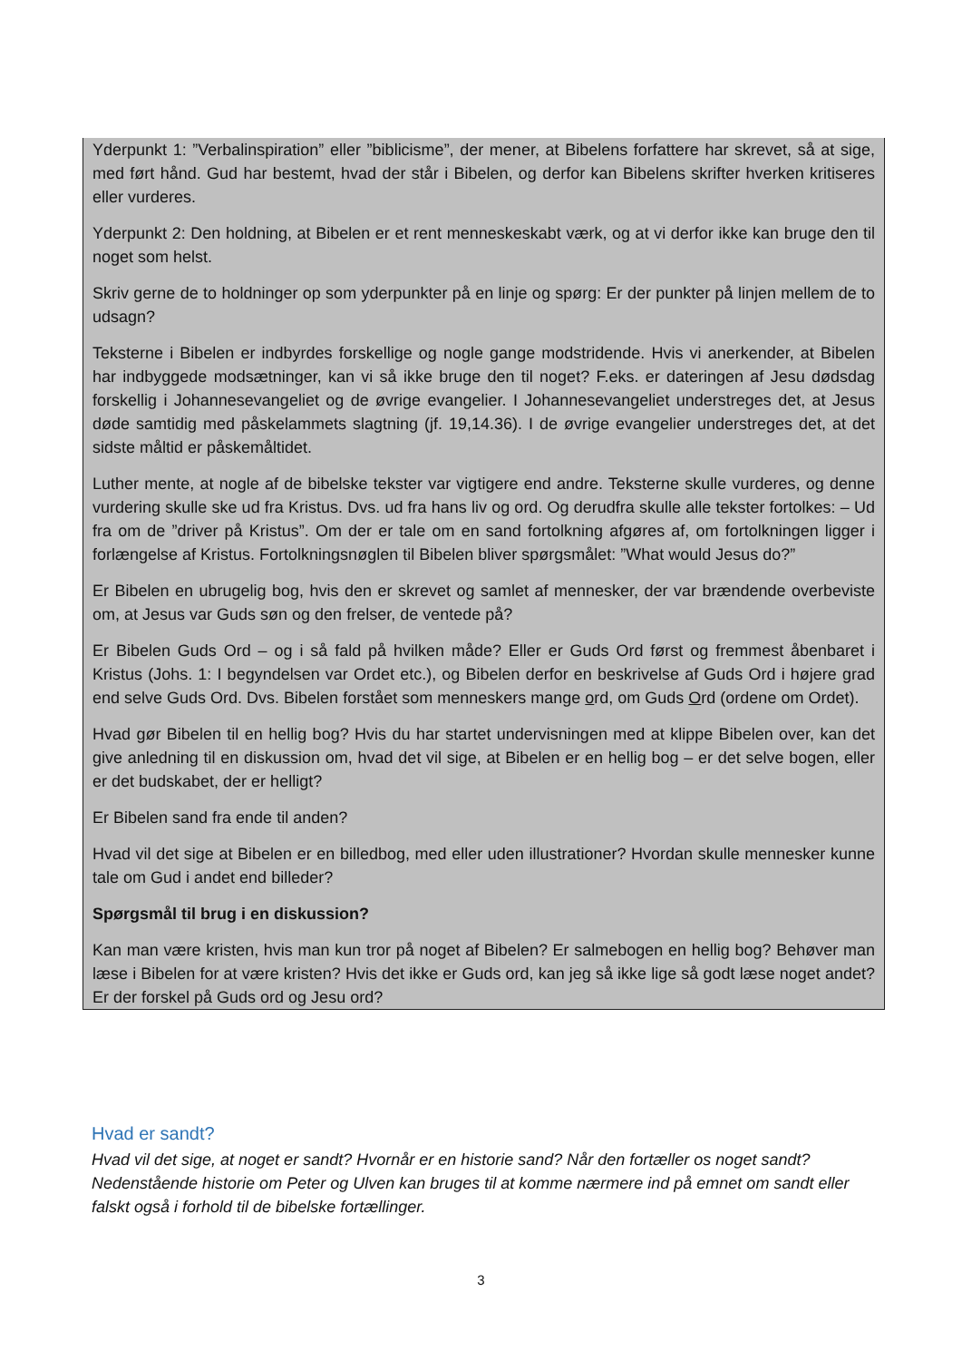Yderpunkt 1: ”Verbalinspiration” eller ”biblicisme”, der mener, at Bibelens forfattere har skrevet, så at sige, med ført hånd. Gud har bestemt, hvad der står i Bibelen, og derfor kan Bibelens skrifter hverken kritiseres eller vurderes.
Yderpunkt 2: Den holdning, at Bibelen er et rent menneskeskabt værk, og at vi derfor ikke kan bruge den til noget som helst.
Skriv gerne de to holdninger op som yderpunkter på en linje og spørg: Er der punkter på linjen mellem de to udsagn?
Teksterne i Bibelen er indbyrdes forskellige og nogle gange modstridende. Hvis vi anerkender, at Bibelen har indbyggede modsætninger, kan vi så ikke bruge den til noget? F.eks. er dateringen af Jesu dødsdag forskellig i Johannesevangeliet og de øvrige evangelier. I Johannesevangeliet understreges det, at Jesus døde samtidig med påskelammets slagtning (jf. 19,14.36). I de øvrige evangelier understreges det, at det sidste måltid er påskemåltidet.
Luther mente, at nogle af de bibelske tekster var vigtigere end andre. Teksterne skulle vurderes, og denne vurdering skulle ske ud fra Kristus. Dvs. ud fra hans liv og ord. Og derudfra skulle alle tekster fortolkes: – Ud fra om de ”driver på Kristus”. Om der er tale om en sand fortolkning afgøres af, om fortolkningen ligger i forlængelse af Kristus. Fortolkningsnøglen til Bibelen bliver spørgsmålet: ”What would Jesus do?”
Er Bibelen en ubrugelig bog, hvis den er skrevet og samlet af mennesker, der var brændende overbeviste om, at Jesus var Guds søn og den frelser, de ventede på?
Er Bibelen Guds Ord – og i så fald på hvilken måde? Eller er Guds Ord først og fremmest åbenbaret i Kristus (Johs. 1: I begyndelsen var Ordet etc.), og Bibelen derfor en beskrivelse af Guds Ord i højere grad end selve Guds Ord. Dvs. Bibelen forstået som menneskers mange ord, om Guds Ord (ordene om Ordet).
Hvad gør Bibelen til en hellig bog? Hvis du har startet undervisningen med at klippe Bibelen over, kan det give anledning til en diskussion om, hvad det vil sige, at Bibelen er en hellig bog – er det selve bogen, eller er det budskabet, der er helligt?
Er Bibelen sand fra ende til anden?
Hvad vil det sige at Bibelen er en billedbog, med eller uden illustrationer? Hvordan skulle mennesker kunne tale om Gud i andet end billeder?
Spørgsmål til brug i en diskussion?
Kan man være kristen, hvis man kun tror på noget af Bibelen? Er salmebogen en hellig bog? Behøver man læse i Bibelen for at være kristen? Hvis det ikke er Guds ord, kan jeg så ikke lige så godt læse noget andet? Er der forskel på Guds ord og Jesu ord?
Hvad er sandt?
Hvad vil det sige, at noget er sandt? Hvornår er en historie sand? Når den fortæller os noget sandt? Nedenstående historie om Peter og Ulven kan bruges til at komme nærmere ind på emnet om sandt eller falskt også i forhold til de bibelske fortællinger.
3